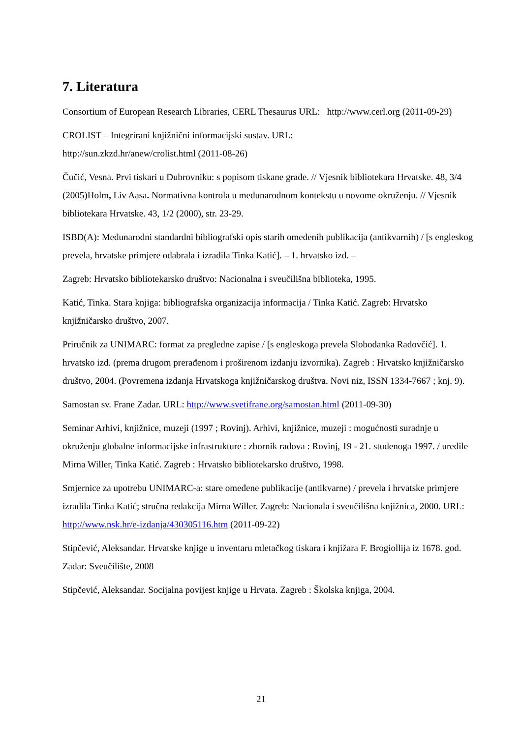7. Literatura
Consortium of European Research Libraries, CERL Thesaurus URL: http://www.cerl.org (2011-09-29)
CROLIST – Integrirani knjižnični informacijski sustav. URL:
http://sun.zkzd.hr/anew/crolist.html (2011-08-26)
Čučić, Vesna. Prvi tiskari u Dubrovniku: s popisom tiskane građe. // Vjesnik bibliotekara Hrvatske. 48, 3/4 (2005)Holm, Liv Aasa. Normativna kontrola u međunarodnom kontekstu u novome okruženju. // Vjesnik bibliotekara Hrvatske. 43, 1/2 (2000), str. 23-29.
ISBD(A): Međunarodni standardni bibliografski opis starih omeđenih publikacija (antikvarnih) / [s engleskog prevela, hrvatske primjere odabrala i izradila Tinka Katić]. – 1. hrvatsko izd. –
Zagreb: Hrvatsko bibliotekarsko društvo: Nacionalna i sveučilišna biblioteka, 1995.
Katić, Tinka. Stara knjiga: bibliografska organizacija informacija / Tinka Katić. Zagreb: Hrvatsko knjižničarsko društvo, 2007.
Priručnik za UNIMARC: format za pregledne zapise / [s engleskoga prevela Slobodanka Radovčić]. 1. hrvatsko izd. (prema drugom prerađenom i proširenom izdanju izvornika). Zagreb : Hrvatsko knjižničarsko društvo, 2004. (Povremena izdanja Hrvatskoga knjižničarskog društva. Novi niz, ISSN 1334-7667 ; knj. 9).
Samostan sv. Frane Zadar. URL: http://www.svetifrane.org/samostan.html (2011-09-30)
Seminar Arhivi, knjižnice, muzeji (1997 ; Rovinj). Arhivi, knjižnice, muzeji : mogućnosti suradnje u okruženju globalne informacijske infrastrukture : zbornik radova : Rovinj, 19 - 21. studenoga 1997. / uredile Mirna Willer, Tinka Katić. Zagreb : Hrvatsko bibliotekarsko društvo, 1998.
Smjernice za upotrebu UNIMARC-a: stare omeđene publikacije (antikvarne) / prevela i hrvatske primjere izradila Tinka Katić; stručna redakcija Mirna Willer. Zagreb: Nacionala i sveučilišna knjižnica, 2000. URL: http://www.nsk.hr/e-izdanja/430305116.htm (2011-09-22)
Stipčević, Aleksandar. Hrvatske knjige u inventaru mletačkog tiskara i knjižara F. Brogiollija iz 1678. god. Zadar: Sveučilište, 2008
Stipčević, Aleksandar. Socijalna povijest knjige u Hrvata. Zagreb : Školska knjiga, 2004.
21